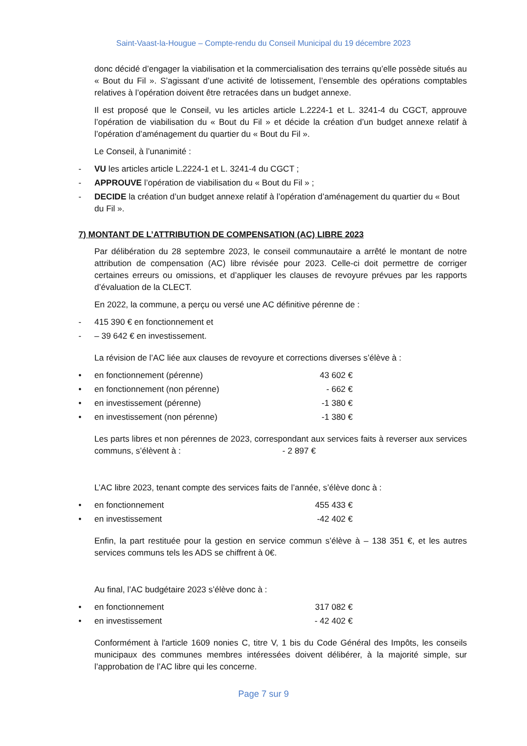Saint-Vaast-la-Hougue – Compte-rendu du Conseil Municipal du 19 décembre 2023
donc décidé d’engager la viabilisation et la commercialisation des terrains qu’elle possède situés au « Bout du Fil ». S’agissant d’une activité de lotissement, l’ensemble des opérations comptables relatives à l’opération doivent être retracées dans un budget annexe.
Il est proposé que le Conseil, vu les articles article L.2224-1 et L. 3241-4 du CGCT, approuve l’opération de viabilisation du « Bout du Fil » et décide la création d’un budget annexe relatif à l’opération d’aménagement du quartier du « Bout du Fil ».
Le Conseil, à l’unanimité :
- VU les articles article L.2224-1 et L. 3241-4 du CGCT ;
- APPROUVE l’opération de viabilisation du « Bout du Fil » ;
- DECIDE la création d’un budget annexe relatif à l’opération d’aménagement du quartier du « Bout du Fil ».
7) MONTANT DE L’ATTRIBUTION DE COMPENSATION (AC) LIBRE 2023
Par délibération du 28 septembre 2023, le conseil communautaire a arrêté le montant de notre attribution de compensation (AC) libre révisée pour 2023. Celle-ci doit permettre de corriger certaines erreurs ou omissions, et d’appliquer les clauses de revoyure prévues par les rapports d’évaluation de la CLECT.
En 2022, la commune, a perçu ou versé une AC définitive pérenne de :
- 415 390 € en fonctionnement et
- – 39 642 € en investissement.
La révision de l’AC liée aux clauses de revoyure et corrections diverses s’élève à :
• en fonctionnement (pérenne) 43 602 €
• en fonctionnement (non pérenne) - 662 €
• en investissement (pérenne) -1 380 €
• en investissement (non pérenne) -1 380 €
Les parts libres et non pérennes de 2023, correspondant aux services faits à reverser aux services communs, s’élèvent à : - 2 897 €
L’AC libre 2023, tenant compte des services faits de l’année, s’élève donc à :
• en fonctionnement 455 433 €
• en investissement -42 402 €
Enfin, la part restituée pour la gestion en service commun s’élève à – 138 351 €, et les autres services communs tels les ADS se chiffrent à 0€.
Au final, l’AC budgétaire 2023 s’élève donc à :
• en fonctionnement 317 082 €
• en investissement - 42 402 €
Conformément à l'article 1609 nonies C, titre V, 1 bis du Code Général des Impôts, les conseils municipaux des communes membres intéressées doivent délibérer, à la majorité simple, sur l’approbation de l’AC libre qui les concerne.
Page 7 sur 9